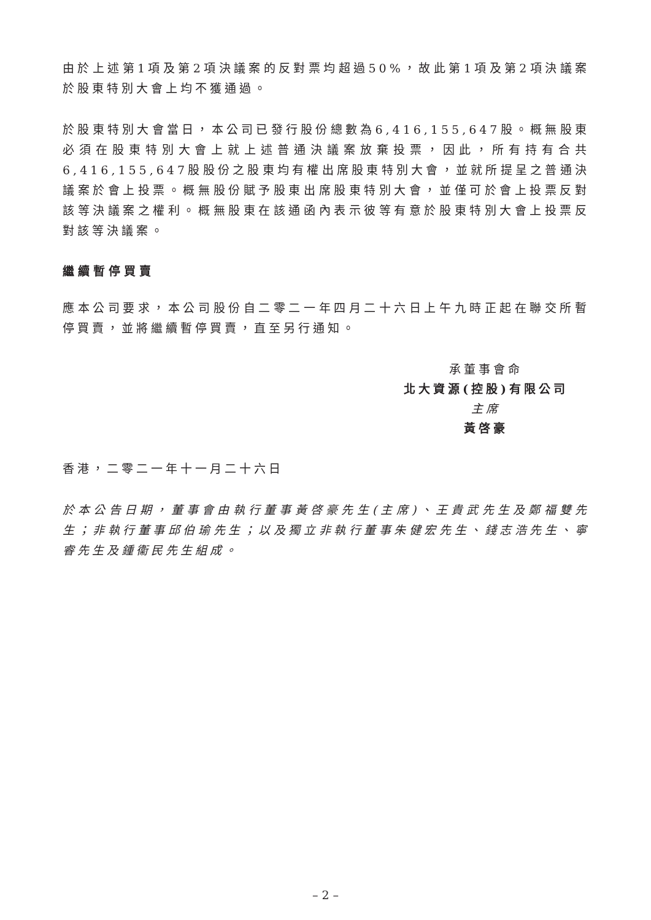由於上述第1項及第2項決議案的反對票均超過50%，故此第1項及第2項決議案於股東特別大會上均不獲通過。
於股東特別大會當日，本公司已發行股份總數為6,416,155,647股。概無股東必須在股東特別大會上就上述普通決議案放棄投票，因此，所有持有合共6,416,155,647股股份之股東均有權出席股東特別大會，並就所提呈之普通決議案於會上投票。概無股份賦予股東出席股東特別大會，並僅可於會上投票反對該等決議案之權利。概無股東在該通函內表示彼等有意於股東特別大會上投票反對該等決議案。
繼續暫停買賣
應本公司要求，本公司股份自二零二一年四月二十六日上午九時正起在聯交所暫停買賣，並將繼續暫停買賣，直至另行通知。
承董事會命
北大資源(控股)有限公司
主席
黃啓豪
香港，二零二一年十一月二十六日
於本公告日期，董事會由執行董事黃啓豪先生(主席)、王貴武先生及鄭福雙先生；非執行董事邱伯瑜先生；以及獨立非執行董事朱健宏先生、錢志浩先生、寧睿先生及鍾衞民先生組成。
– 2 –